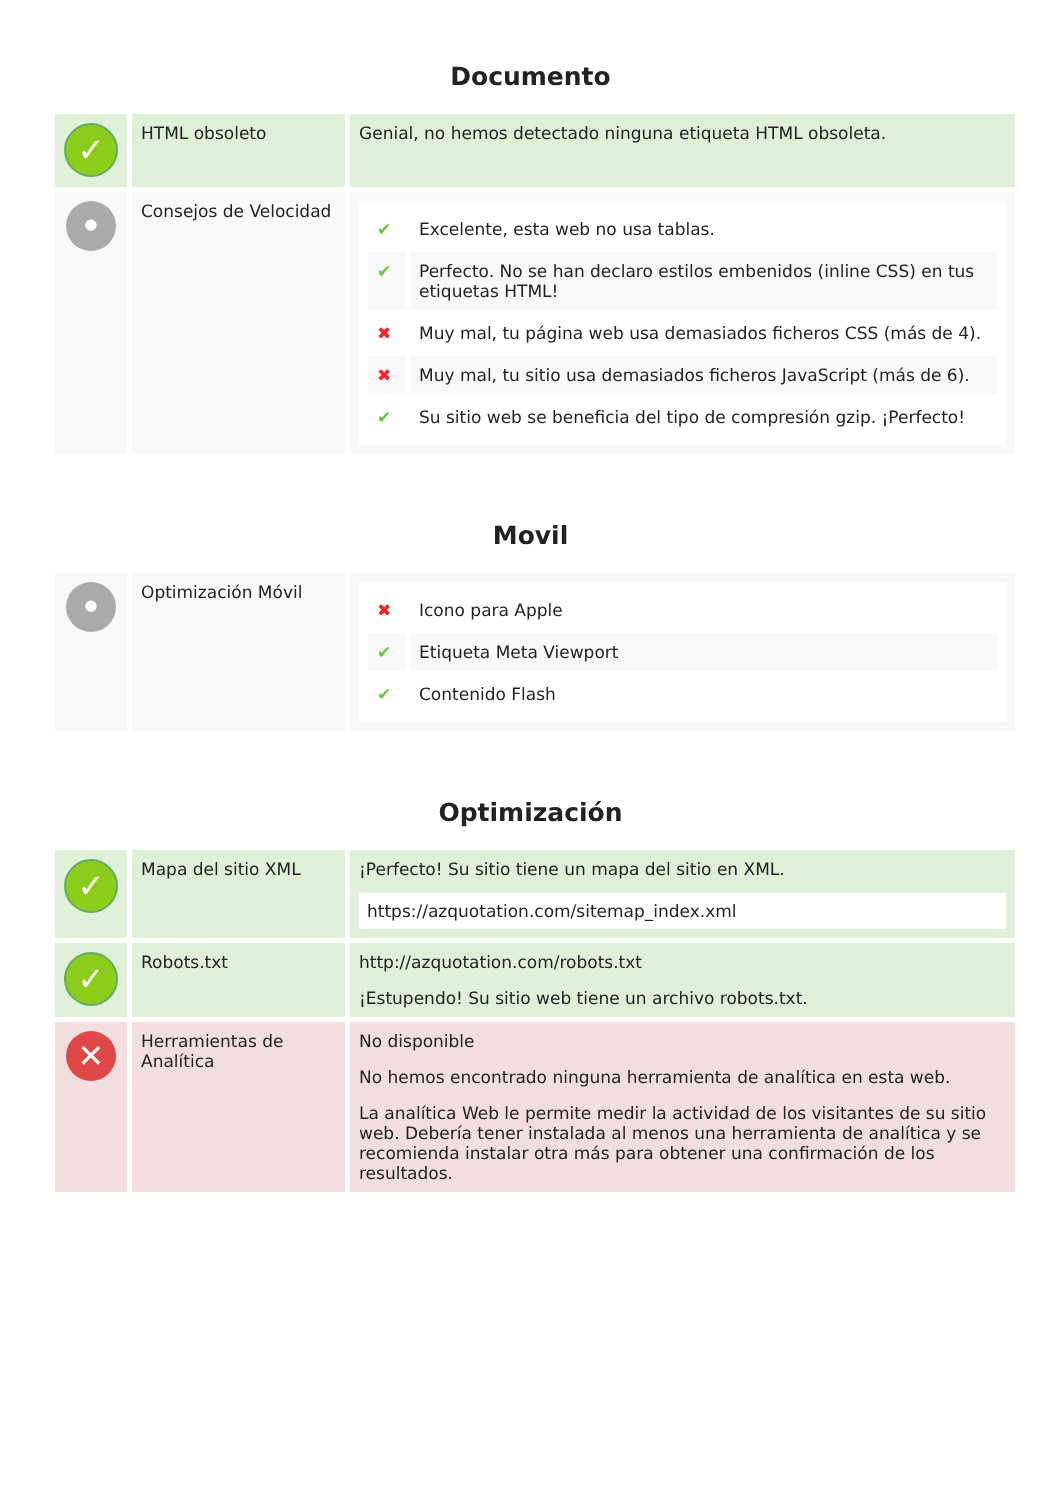Documento
| ✓ | HTML obsoleto | Genial, no hemos detectado ninguna etiqueta HTML obsoleta. |
| • | Consejos de Velocidad | / ✔ / Excelente, esta web no usa tablas. / / ✔ / Perfecto. No se han declaro estilos embenidos (inline CSS) en tus etiquetas HTML! / / ✖ / Muy mal, tu página web usa demasiados ficheros CSS (más de 4). / / ✖ / Muy mal, tu sitio usa demasiados ficheros JavaScript (más de 6). / / ✔ / Su sitio web se beneficia del tipo de compresión gzip. ¡Perfecto! / |
Movil
| • | Optimización Móvil | / ✖ / Icono para Apple / / ✔ / Etiqueta Meta Viewport / / ✔ / Contenido Flash / |
Optimización
| ✓ | Mapa del sitio XML | ¡Perfecto! Su sitio tiene un mapa del sitio en XML. https://azquotation.com/sitemap_index.xml |
| ✓ | Robots.txt | http://azquotation.com/robots.txt ¡Estupendo! Su sitio web tiene un archivo robots.txt. |
| ✕ | Herramientas de Analítica | No disponible No hemos encontrado ninguna herramienta de analítica en esta web. La analítica Web le permite medir la actividad de los visitantes de su sitio web. Debería tener instalada al menos una herramienta de analítica y se recomienda instalar otra más para obtener una confirmación de los resultados. |